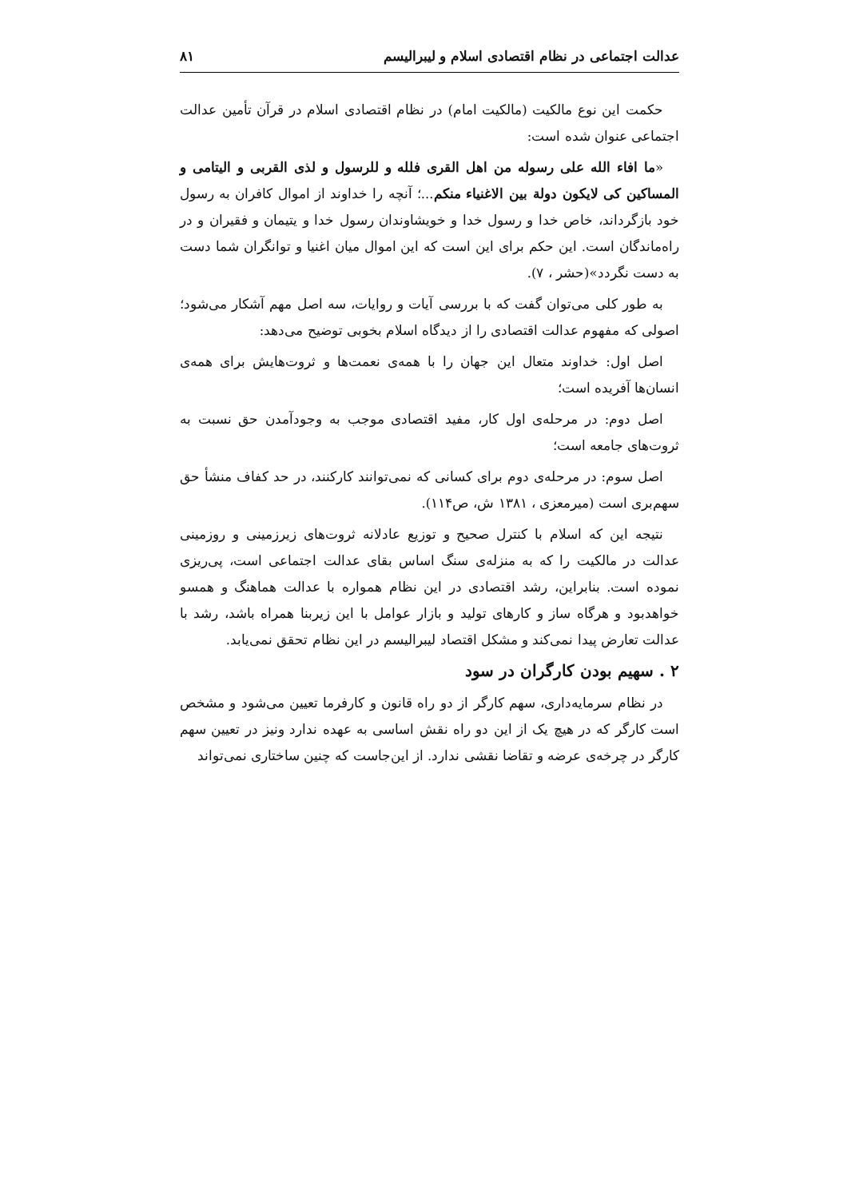عدالت اجتماعی در نظام اقتصادی اسلام و لیبرالیسم ۸۱
حکمت این نوع مالکیت (مالکیت امام) در نظام اقتصادی اسلام در قرآن تأمین عدالت اجتماعی عنوان شده است:
«ما افاء الله علی رسوله من اهل القری فلله و للرسول و لذی القربی و الیتامی و المساکین کی لایکون دولة بین الاغنیاء منکم...؛ آنچه را خداوند از اموال کافران به رسول خود بازگرداند، خاص خدا و رسول خدا و خویشاوندان رسول خدا و یتیمان و فقیران و در راه‌ماندگان است. این حکم برای این است که این اموال میان اغنیا و توانگران شما دست به دست نگردد»(حشر ، ۷).
به طور کلی می‌توان گفت که با بررسی آیات و روایات، سه اصل مهم آشکار می‌شود؛ اصولی که مفهوم عدالت اقتصادی را از دیدگاه اسلام بخوبی توضیح می‌دهد:
اصل اول: خداوند متعال این جهان را با همه‌ی نعمت‌ها و ثروت‌هایش برای همه‌ی انسان‌ها آفریده است؛
اصل دوم: در مرحله‌ی اول کار، مفید اقتصادی موجب به وجودآمدن حق نسبت به ثروت‌های جامعه است؛
اصل سوم: در مرحله‌ی دوم برای کسانی که نمی‌توانند کارکنند، در حد کفاف منشأ حق سهم‌بری است (میرمعزی ، ۱۳۸۱ ش، ص۱۱۴).
نتیجه این که اسلام با کنترل صحیح و توزیع عادلانه ثروت‌های زیرزمینی و روزمینی عدالت در مالکیت را که به منزله‌ی سنگ اساس بقای عدالت اجتماعی است، پی‌ریزی نموده است. بنابراین، رشد اقتصادی در این نظام همواره با عدالت هماهنگ و همسو خواهدبود و هرگاه ساز و کارهای تولید و بازار عوامل با این زیربنا همراه باشد، رشد با عدالت تعارض پیدا نمی‌کند و مشکل اقتصاد لیبرالیسم در این نظام تحقق نمی‌یابد.
۲ . سهیم بودن کارگران در سود
در نظام سرمایه‌داری، سهم کارگر از دو راه قانون و کارفرما تعیین می‌شود و مشخص است کارگر که در هیچ یک از این دو راه نقش اساسی به عهده ندارد ونیز در تعیین سهم کارگر در چرخه‌ی عرضه و تقاضا نقشی ندارد. از این‌جاست که چنین ساختاری نمی‌تواند